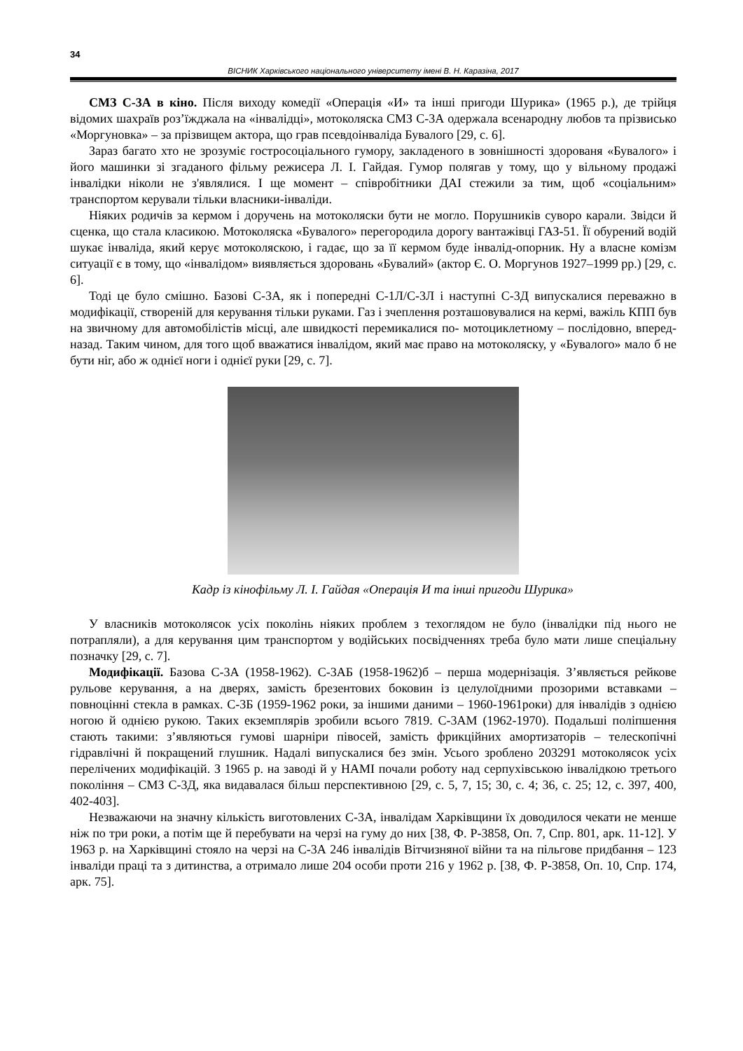34
ВІСНИК Харківського національного університету імені В. Н. Каразіна, 2017
СМЗ С-3А в кіно. Після виходу комедії «Операція «И» та інші пригоди Шурика» (1965 р.), де трійця відомих шахраїв роз’їжджала на «інвалідці», мотоколяска СМЗ С-3А одержала всенародну любов та прізвисько «Моргуновка» – за прізвищем актора, що грав псевдоінваліда Бувалого [29, с. 6].
Зараз багато хто не зрозуміє гостросоціального гумору, закладеного в зовнішності здорованя «Бувалого» і його машинки зі згаданого фільму режисера Л. І. Гайдая. Гумор полягав у тому, що у вільному продажі інвалідки ніколи не з'являлися. І ще момент – співробітники ДАІ стежили за тим, щоб «соціальним» транспортом керували тільки власники-інваліди.
Ніяких родичів за кермом і доручень на мотоколяски бути не могло. Порушників суворо карали. Звідси й сценка, що стала класикою. Мотоколяска «Бувалого» перегородила дорогу вантажівці ГАЗ-51. Її обурений водій шукає інваліда, який керує мотоколяскою, і гадає, що за її кермом буде інвалід-опорник. Ну а власне комізм ситуації є в тому, що «інвалідом» виявляється здоровань «Бувалий» (актор Є. О. Моргунов 1927–1999 рр.) [29, с. 6].
Тоді це було смішно. Базові С-3А, як і попередні С-1Л/С-3Л і наступні С-3Д випускалися переважно в модифікації, створеній для керування тільки руками. Газ і зчеплення розташовувалися на кермі, важіль КПП був на звичному для автомобілістів місці, але швидкості перемикалися по- мотоциклетному – послідовно, вперед-назад. Таким чином, для того щоб вважатися інвалідом, який має право на мотоколяску, у «Бувалого» мало б не бути ніг, або ж однієї ноги і однієї руки [29, с. 7].
Кадр із кінофільму Л. І. Гайдая «Операція И та інші пригоди Шурика»
У власників мотоколясок усіх поколінь ніяких проблем з техоглядом не було (інвалідки під нього не потрапляли), а для керування цим транспортом у водійських посвідченнях треба було мати лише спеціальну позначку [29, с. 7].
Модифікації. Базова С-3А (1958-1962). С-3АБ (1958-1962)б – перша модернізація. З’являється рейкове рульове керування, а на дверях, замість брезентових боковин із целулоїдними прозорими вставками – повноцінні стекла в рамках. С-3Б (1959-1962 роки, за іншими даними – 1960-1961роки) для інвалідів з однією ногою й однією рукою. Таких екземплярів зробили всього 7819. С-3АМ (1962-1970). Подальші поліпшення стають такими: з’являються гумові шарніри півосей, замість фрикційних амортизаторів – телескопічні гідравлічні й покращений глушник. Надалі випускалися без змін. Усього зроблено 203291 мотоколясок усіх перелічених модифікацій. З 1965 р. на заводі й у НАМІ почали роботу над серпухівською інвалідкою третього покоління – СМЗ С-3Д, яка видавалася більш перспективною [29, с. 5, 7, 15; 30, с. 4; 36, с. 25; 12, с. 397, 400, 402-403].
Незважаючи на значну кількість виготовлених С-3А, інвалідам Харківщини їх доводилося чекати не менше ніж по три роки, а потім ще й перебувати на черзі на гуму до них [38, Ф. Р-3858, Оп. 7, Спр. 801, арк. 11-12]. У 1963 р. на Харківщині стояло на черзі на С-3А 246 інвалідів Вітчизняної війни та на пільгове придбання – 123 інваліди праці та з дитинства, а отримало лише 204 особи проти 216 у 1962 р. [38, Ф. Р-3858, Оп. 10, Спр. 174, арк. 75].